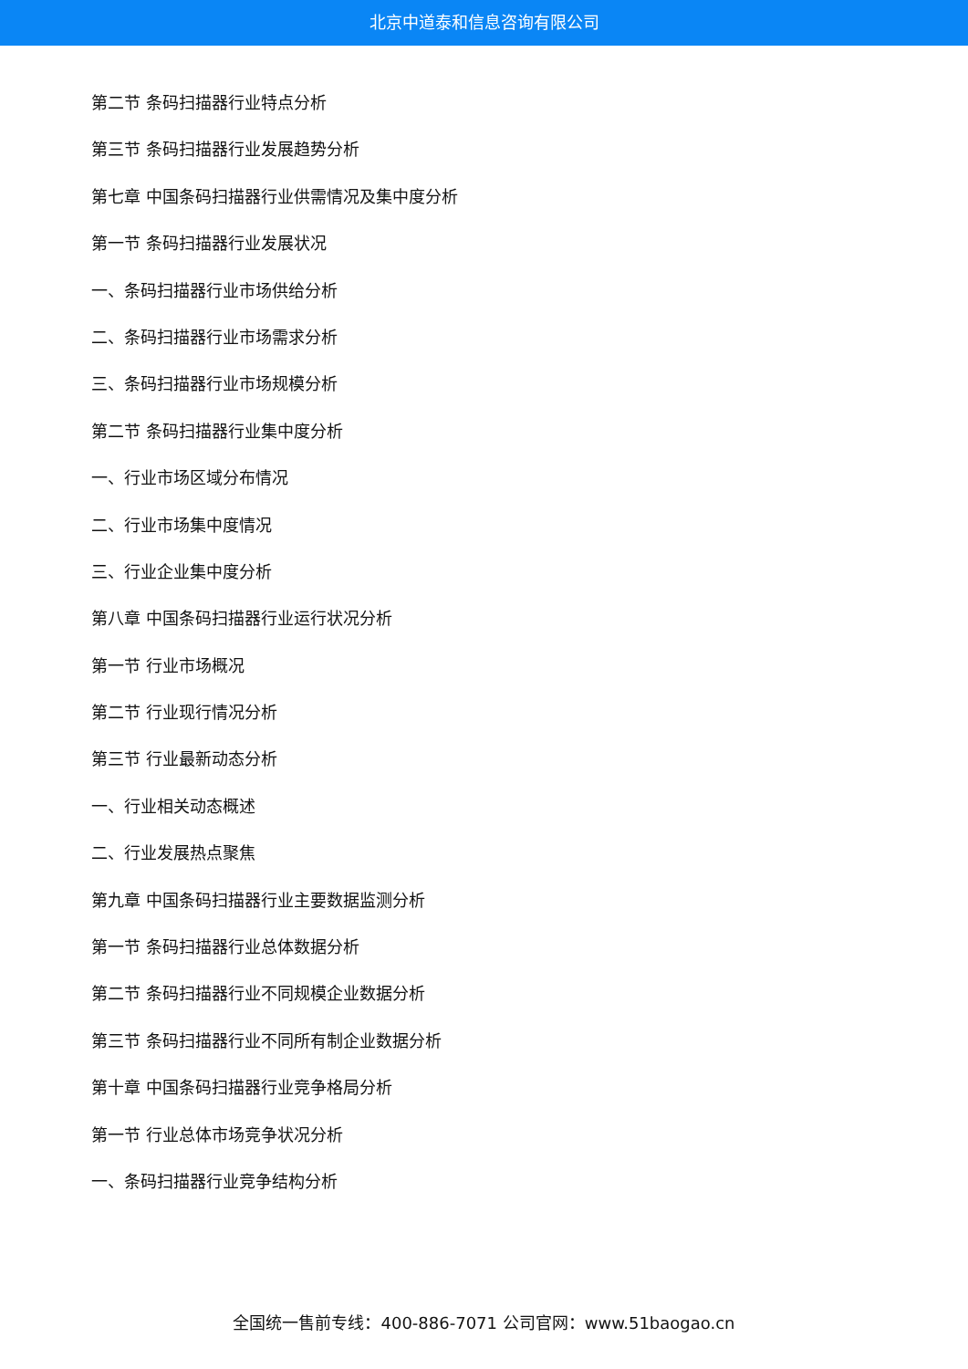北京中道泰和信息咨询有限公司
第二节 条码扫描器行业特点分析
第三节 条码扫描器行业发展趋势分析
第七章 中国条码扫描器行业供需情况及集中度分析
第一节 条码扫描器行业发展状况
一、条码扫描器行业市场供给分析
二、条码扫描器行业市场需求分析
三、条码扫描器行业市场规模分析
第二节 条码扫描器行业集中度分析
一、行业市场区域分布情况
二、行业市场集中度情况
三、行业企业集中度分析
第八章 中国条码扫描器行业运行状况分析
第一节 行业市场概况
第二节 行业现行情况分析
第三节 行业最新动态分析
一、行业相关动态概述
二、行业发展热点聚焦
第九章 中国条码扫描器行业主要数据监测分析
第一节 条码扫描器行业总体数据分析
第二节 条码扫描器行业不同规模企业数据分析
第三节 条码扫描器行业不同所有制企业数据分析
第十章 中国条码扫描器行业竞争格局分析
第一节 行业总体市场竞争状况分析
一、条码扫描器行业竞争结构分析
全国统一售前专线：400-886-7071 公司官网：www.51baogao.cn